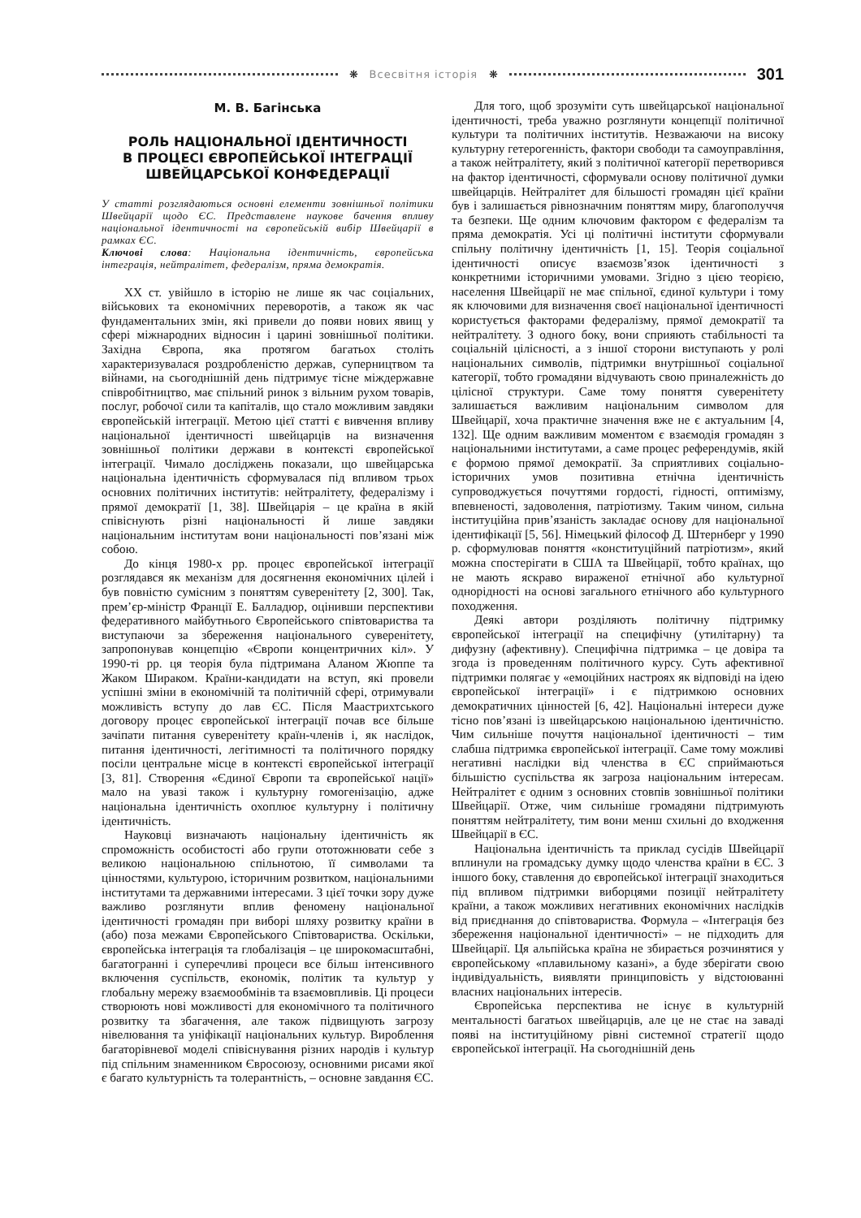❋ Всесвітня історія ❋
301
М. В. Багінська
РОЛЬ НАЦІОНАЛЬНОЇ ІДЕНТИЧНОСТІ
В ПРОЦЕСІ ЄВРОПЕЙСЬКОЇ ІНТЕГРАЦІЇ
ШВЕЙЦАРСЬКОЇ КОНФЕДЕРАЦІЇ
У статті розглядаються основні елементи зовнішньої політики Швейцарії щодо ЄС. Представлене наукове бачення впливу національної ідентичності на європейській вибір Швейцарії в рамках ЄС.
Ключові слова: Національна ідентичність, європейська інтеграція, нейтралітет, федералізм, пряма демократія.
XX ст. увійшло в історію не лише як час соціальних, військових та економічних переворотів, а також як час фундаментальних змін, які привели до появи нових явищ у сфері міжнародних відносин і царині зовнішньої політики. Західна Європа, яка протягом багатьох століть характеризувалася роздробленістю держав, суперництвом та війнами, на сьогоднішній день підтримує тісне міждержавне співробітництво, має спільний ринок з вільним рухом товарів, послуг, робочої сили та капіталів, що стало можливим завдяки європейській інтеграції. Метою цієї статті є вивчення впливу національної ідентичності швейцарців на визначення зовнішньої політики держави в контексті європейської інтеграції. Чимало досліджень показали, що швейцарська національна ідентичність сформувалася під впливом трьох основних політичних інститутів: нейтралітету, федералізму і прямої демократії [1, 38]. Швейцарія – це країна в якій співіснують різні національності й лише завдяки національним інститутам вони національності пов’язані між собою.
До кінця 1980-х рр. процес європейської інтеграції розглядався як механізм для досягнення економічних цілей і був повністю сумісним з поняттям суверенітету [2, 300]. Так, прем’єр-міністр Франції Е. Балладюр, оцінивши перспективи федеративного майбутнього Європейського співтовариства та виступаючи за збереження національного суверенітету, запропонував концепцію «Європи концентричних кіл». У 1990-ті рр. ця теорія була підтримана Аланом Жюппе та Жаком Шираком. Країни-кандидати на вступ, які провели успішні зміни в економічній та політичній сфері, отримували можливість вступу до лав ЄС. Після Маастрихтського договору процес європейської інтеграції почав все більше зачіпати питання суверенітету країн-членів і, як наслідок, питання ідентичності, легітимності та політичного порядку посіли центральне місце в контексті європейської інтеграції [3, 81]. Створення «Єдиної Європи та європейської нації» мало на увазі також і культурну гомогенізацію, адже національна ідентичність охоплює культурну і політичну ідентичність.
Науковці визначають національну ідентичність як спроможність особистості або групи ототожнювати себе з великою національною спільнотою, її символами та цінностями, культурою, історичним розвитком, національними інститутами та державними інтересами. З цієї точки зору дуже важливо розглянути вплив феномену національної ідентичності громадян при виборі шляху розвитку країни в (або) поза межами Європейського Співтовариства. Оскільки, європейська інтеграція та глобалізація – це широкомасштабні, багатогранні і суперечливі процеси все більш інтенсивного включення суспільств, економік, політик та культур у глобальну мережу взаємообмінів та взаємовпливів. Ці процеси створюють нові можливості для економічного та політичного розвитку та збагачення, але також підвищують загрозу нівелювання та уніфікації національних культур. Вироблення багаторівневої моделі співіснування різних народів і культур під спільним знаменником Євросоюзу, основними рисами якої є багато культурність та толерантність, – основне завдання ЄС.
Для того, щоб зрозуміти суть швейцарської національної ідентичності, треба уважно розглянути концепції політичної культури та політичних інститутів. Незважаючи на високу культурну гетерогенність, фактори свободи та самоуправління, а також нейтралітету, який з політичної категорії перетворився на фактор ідентичності, сформували основу політичної думки швейцарців. Нейтралітет для більшості громадян цієї країни був і залишається рівнозначним поняттям миру, благополуччя та безпеки. Ще одним ключовим фактором є федералізм та пряма демократія. Усі ці політичні інститути сформували спільну політичну ідентичність [1, 15]. Теорія соціальної ідентичності описує взаємозв’язок ідентичності з конкретними історичними умовами. Згідно з цією теорією, населення Швейцарії не має спільної, єдиної культури і тому як ключовими для визначення своєї національної ідентичності користується факторами федералізму, прямої демократії та нейтралітету. З одного боку, вони сприяють стабільності та соціальній цілісності, а з іншої сторони виступають у ролі національних символів, підтримки внутрішньої соціальної категорії, тобто громадяни відчувають свою приналежність до цілісної структури. Саме тому поняття суверенітету залишається важливим національним символом для Швейцарії, хоча практичне значення вже не є актуальним [4, 132]. Ще одним важливим моментом є взаємодія громадян з національними інститутами, а саме процес референдумів, якій є формою прямої демократії. За сприятливих соціально-історичних умов позитивна етнічна ідентичність супроводжується почуттями гордості, гідності, оптимізму, впевненості, задоволення, патріотизму. Таким чином, сильна інституційна прив’язаність закладає основу для національної ідентифікації [5, 56]. Німецький філософ Д. Штернберг у 1990 р. сформулював поняття «конституційний патріотизм», який можна спостерігати в США та Швейцарії, тобто країнах, що не мають яскраво вираженої етнічної або культурної однорідності на основі загального етнічного або культурного походження.
Деякі автори розділяють політичну підтримку європейської інтеграції на специфічну (утилітарну) та дифузну (афективну). Специфічна підтримка – це довіра та згода із проведенням політичного курсу. Суть афективної підтримки полягає у «емоційних настроях як відповіді на ідею європейської інтеграції» і є підтримкою основних демократичних цінностей [6, 42]. Національні інтереси дуже тісно пов’язані із швейцарською національною ідентичністю. Чим сильніше почуття національної ідентичності – тим слабша підтримка європейської інтеграції. Саме тому можливі негативні наслідки від членства в ЄС сприймаються більшістю суспільства як загроза національним інтересам. Нейтралітет є одним з основних стовпів зовнішньої політики Швейцарії. Отже, чим сильніше громадяни підтримують поняттям нейтралітету, тим вони менш схильні до входження Швейцарії в ЄС.
Національна ідентичність та приклад сусідів Швейцарії вплинули на громадську думку щодо членства країни в ЄС. З іншого боку, ставлення до європейської інтеграції знаходиться під впливом підтримки виборцями позиції нейтралітету країни, а також можливих негативних економічних наслідків від приєднання до співтовариства. Формула – «Інтеграція без збереження національної ідентичності» – не підходить для Швейцарії. Ця альпійська країна не збирається розчинятися у європейському «плавильному казані», а буде зберігати свою індивідуальність, виявляти принциповість у відстоюванні власних національних інтересів.
Європейська перспектива не існує в культурній ментальності багатьох швейцарців, але це не стає на заваді появі на інституційному рівні системної стратегії щодо європейської інтеграції. На сьогоднішній день